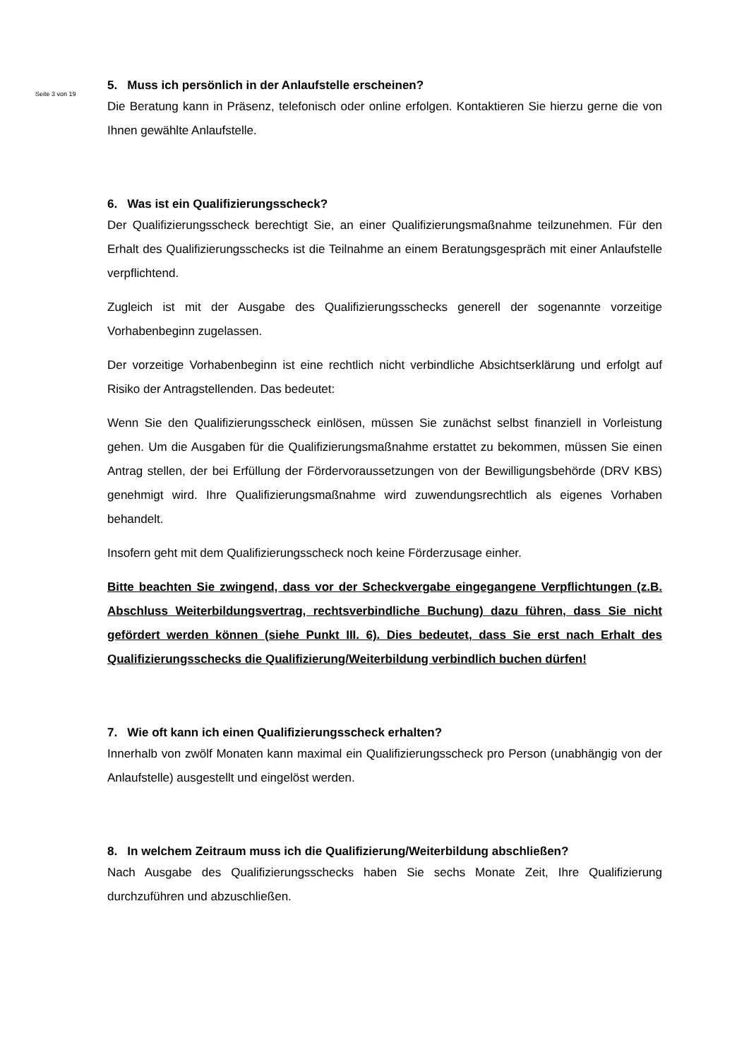Seite 3 von 19
5. Muss ich persönlich in der Anlaufstelle erscheinen?
Die Beratung kann in Präsenz, telefonisch oder online erfolgen. Kontaktieren Sie hierzu gerne die von Ihnen gewählte Anlaufstelle.
6. Was ist ein Qualifizierungsscheck?
Der Qualifizierungsscheck berechtigt Sie, an einer Qualifizierungsmaßnahme teilzunehmen. Für den Erhalt des Qualifizierungsschecks ist die Teilnahme an einem Beratungsgespräch mit einer Anlaufstelle verpflichtend.
Zugleich ist mit der Ausgabe des Qualifizierungsschecks generell der sogenannte vorzeitige Vorhabenbeginn zugelassen.
Der vorzeitige Vorhabenbeginn ist eine rechtlich nicht verbindliche Absichtserklärung und erfolgt auf Risiko der Antragstellenden. Das bedeutet:
Wenn Sie den Qualifizierungsscheck einlösen, müssen Sie zunächst selbst finanziell in Vorleistung gehen. Um die Ausgaben für die Qualifizierungsmaßnahme erstattet zu bekommen, müssen Sie einen Antrag stellen, der bei Erfüllung der Fördervoraussetzungen von der Bewilligungsbehörde (DRV KBS) genehmigt wird. Ihre Qualifizierungsmaßnahme wird zuwendungsrechtlich als eigenes Vorhaben behandelt.
Insofern geht mit dem Qualifizierungsscheck noch keine Förderzusage einher.
Bitte beachten Sie zwingend, dass vor der Scheckvergabe eingegangene Verpflichtungen (z.B. Abschluss Weiterbildungsvertrag, rechtsverbindliche Buchung) dazu führen, dass Sie nicht gefördert werden können (siehe Punkt III. 6). Dies bedeutet, dass Sie erst nach Erhalt des Qualifizierungsschecks die Qualifizierung/Weiterbildung verbindlich buchen dürfen!
7. Wie oft kann ich einen Qualifizierungsscheck erhalten?
Innerhalb von zwölf Monaten kann maximal ein Qualifizierungsscheck pro Person (unabhängig von der Anlaufstelle) ausgestellt und eingelöst werden.
8. In welchem Zeitraum muss ich die Qualifizierung/Weiterbildung abschließen?
Nach Ausgabe des Qualifizierungsschecks haben Sie sechs Monate Zeit, Ihre Qualifizierung durchzuführen und abzuschließen.